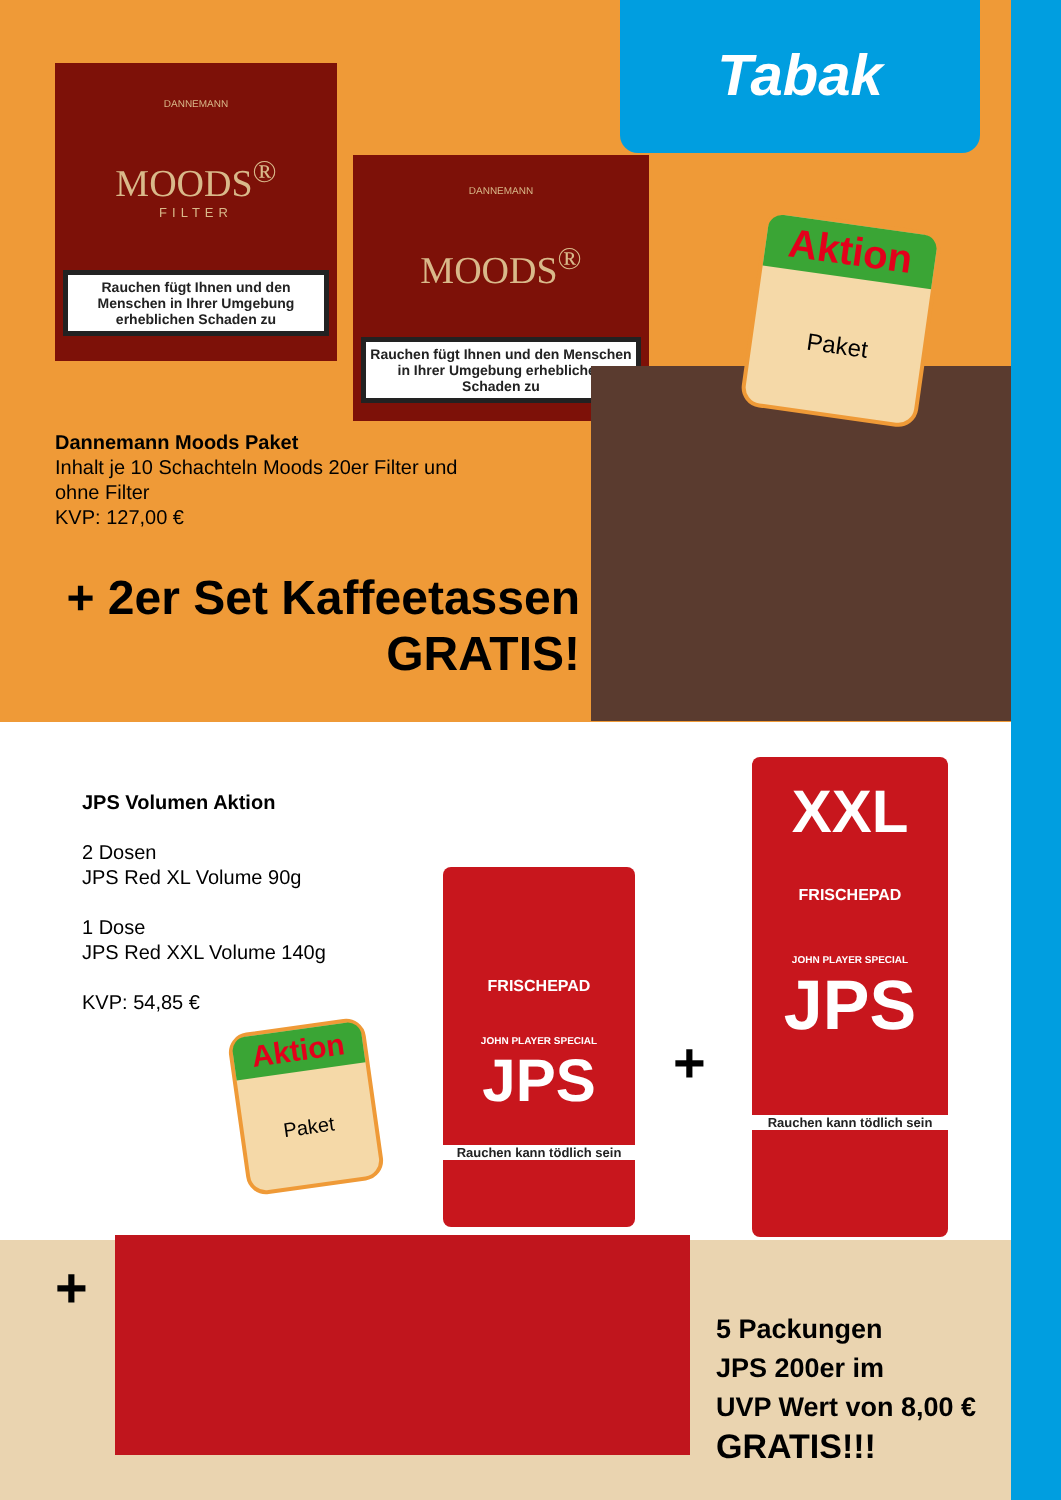Tabak
DANNEMANN
MOODS<sup>®</sup>
FILTER
Rauchen fügt Ihnen und den Menschen in Ihrer Umgebung erheblichen Schaden zu
DANNEMANN
MOODS<sup>®</sup>
Rauchen fügt Ihnen und den Menschen in Ihrer Umgebung erheblichen Schaden zu
Aktion
Paket
Dannemann Moods Paket
Inhalt je 10 Schachteln Moods 20er Filter und
ohne Filter
KVP: 127,00 €
+ 2er Set Kaffeetassen
GRATIS!
JPS Volumen Aktion
2 Dosen
JPS Red XL Volume 90g
1 Dose
JPS Red XXL Volume 140g
KVP: 54,85 €
Aktion
Paket
FRISCHEPAD
JOHN PLAYER SPECIAL
JPS
Rauchen kann tödlich sein
+
XXL
FRISCHEPAD
JOHN PLAYER SPECIAL
JPS
Rauchen kann tödlich sein
+
5 Packungen
JPS 200er im
UVP Wert von 8,00 €
GRATIS!!!